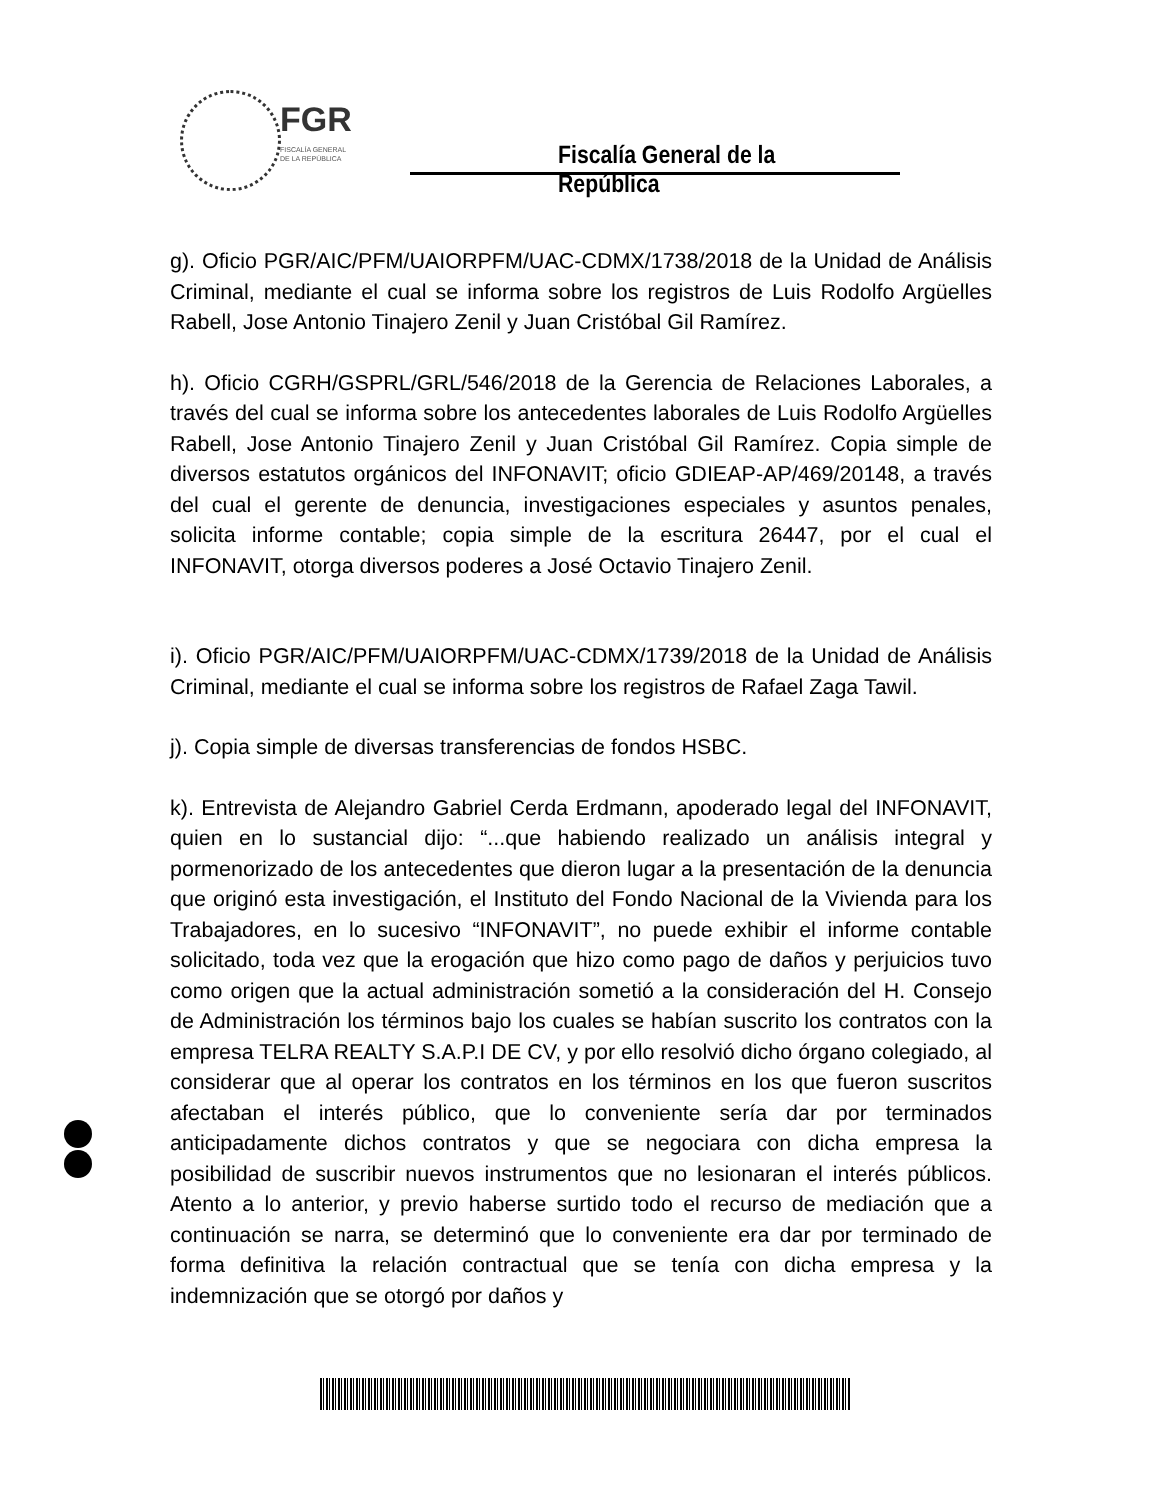FGR
FISCALÍA GENERAL
DE LA REPÚBLICA
Fiscalía General de la República
g). Oficio PGR/AIC/PFM/UAIORPFM/UAC-CDMX/1738/2018 de la Unidad de Análisis Criminal, mediante el cual se informa sobre los registros de Luis Rodolfo Argüelles Rabell, Jose Antonio Tinajero Zenil y Juan Cristóbal Gil Ramírez.
h). Oficio CGRH/GSPRL/GRL/546/2018 de la Gerencia de Relaciones Laborales, a través del cual se informa sobre los antecedentes laborales de Luis Rodolfo Argüelles Rabell, Jose Antonio Tinajero Zenil y Juan Cristóbal Gil Ramírez. Copia simple de diversos estatutos orgánicos del INFONAVIT; oficio GDIEAP-AP/469/20148, a través del cual el gerente de denuncia, investigaciones especiales y asuntos penales, solicita informe contable; copia simple de la escritura 26447, por el cual el INFONAVIT, otorga diversos poderes a José Octavio Tinajero Zenil.
i). Oficio PGR/AIC/PFM/UAIORPFM/UAC-CDMX/1739/2018 de la Unidad de Análisis Criminal, mediante el cual se informa sobre los registros de Rafael Zaga Tawil.
j). Copia simple de diversas transferencias de fondos HSBC.
k). Entrevista de Alejandro Gabriel Cerda Erdmann, apoderado legal del INFONAVIT, quien en lo sustancial dijo: “...que habiendo realizado un análisis integral y pormenorizado de los antecedentes que dieron lugar a la presentación de la denuncia que originó esta investigación, el Instituto del Fondo Nacional de la Vivienda para los Trabajadores, en lo sucesivo “INFONAVIT”, no puede exhibir el informe contable solicitado, toda vez que la erogación que hizo como pago de daños y perjuicios tuvo como origen que la actual administración sometió a la consideración del H. Consejo de Administración los términos bajo los cuales se habían suscrito los contratos con la empresa TELRA REALTY S.A.P.I DE CV, y por ello resolvió dicho órgano colegiado, al considerar que al operar los contratos en los términos en los que fueron suscritos afectaban el interés público, que lo conveniente sería dar por terminados anticipadamente dichos contratos y que se negociara con dicha empresa la posibilidad de suscribir nuevos instrumentos que no lesionaran el interés públicos. Atento a lo anterior, y previo haberse surtido todo el recurso de mediación que a continuación se narra, se determinó que lo conveniente era dar por terminado de forma definitiva la relación contractual que se tenía con dicha empresa y la indemnización que se otorgó por daños y